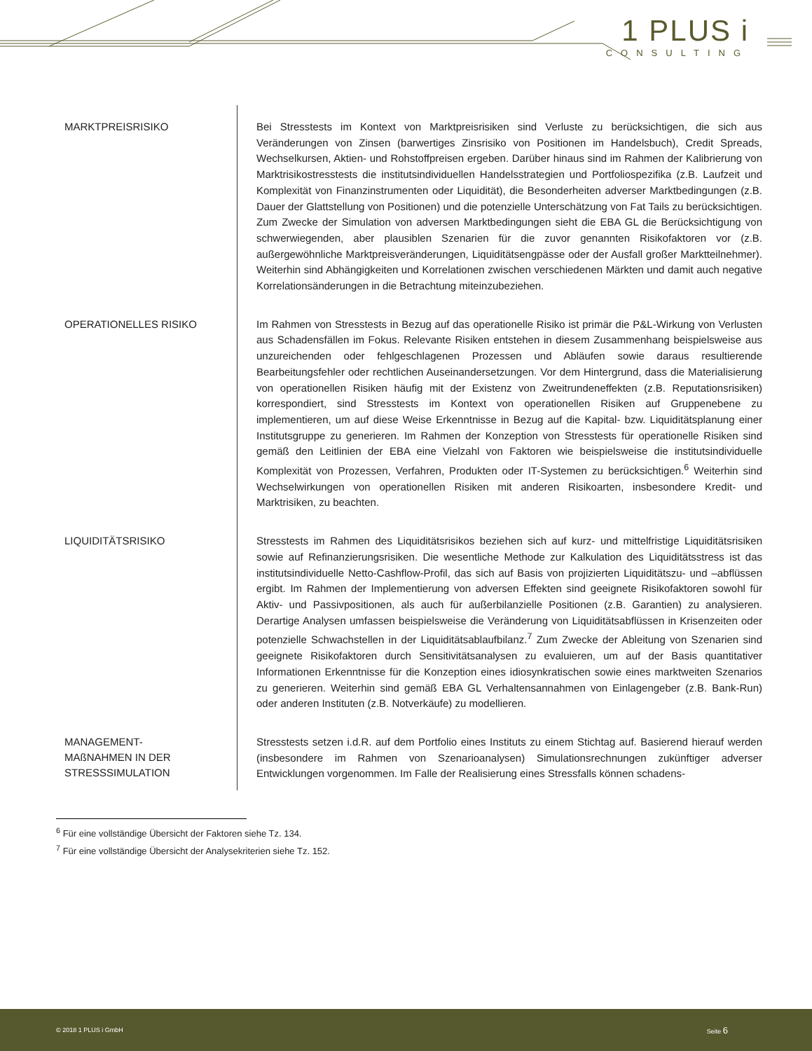1 PLUS i
CONSULTING
MARKTPREISRISIKO
Bei Stresstests im Kontext von Marktpreisrisiken sind Verluste zu berücksichtigen, die sich aus Veränderungen von Zinsen (barwertiges Zinsrisiko von Positionen im Handelsbuch), Credit Spreads, Wechselkursen, Aktien- und Rohstoffpreisen ergeben. Darüber hinaus sind im Rahmen der Kalibrierung von Marktrisikostresstests die institutsindividuellen Handelsstrategien und Portfoliospezifika (z.B. Laufzeit und Komplexität von Finanzinstrumenten oder Liquidität), die Besonderheiten adverser Marktbedingungen (z.B. Dauer der Glattstellung von Positionen) und die potenzielle Unterschätzung von Fat Tails zu berücksichtigen. Zum Zwecke der Simulation von adversen Marktbedingungen sieht die EBA GL die Berücksichtigung von schwerwiegenden, aber plausiblen Szenarien für die zuvor genannten Risikofaktoren vor (z.B. außergewöhnliche Marktpreisveränderungen, Liquiditätsengpässe oder der Ausfall großer Marktteilnehmer). Weiterhin sind Abhängigkeiten und Korrelationen zwischen verschiedenen Märkten und damit auch negative Korrelationsänderungen in die Betrachtung miteinzubeziehen.
OPERATIONELLES RISIKO
Im Rahmen von Stresstests in Bezug auf das operationelle Risiko ist primär die P&L-Wirkung von Verlusten aus Schadensfällen im Fokus. Relevante Risiken entstehen in diesem Zusammenhang beispielsweise aus unzureichenden oder fehlgeschlagenen Prozessen und Abläufen sowie daraus resultierende Bearbeitungsfehler oder rechtlichen Auseinandersetzungen. Vor dem Hintergrund, dass die Materialisierung von operationellen Risiken häufig mit der Existenz von Zweitrundeneffekten (z.B. Reputationsrisiken) korrespondiert, sind Stresstests im Kontext von operationellen Risiken auf Gruppenebene zu implementieren, um auf diese Weise Erkenntnisse in Bezug auf die Kapital- bzw. Liquiditätsplanung einer Institutsgruppe zu generieren. Im Rahmen der Konzeption von Stresstests für operationelle Risiken sind gemäß den Leitlinien der EBA eine Vielzahl von Faktoren wie beispielsweise die institutsindividuelle Komplexität von Prozessen, Verfahren, Produkten oder IT-Systemen zu berücksichtigen.<sup>6</sup> Weiterhin sind Wechselwirkungen von operationellen Risiken mit anderen Risikoarten, insbesondere Kredit- und Marktrisiken, zu beachten.
LIQUIDITÄTSRISIKO
Stresstests im Rahmen des Liquiditätsrisikos beziehen sich auf kurz- und mittelfristige Liquiditätsrisiken sowie auf Refinanzierungsrisiken. Die wesentliche Methode zur Kalkulation des Liquiditätsstress ist das institutsindividuelle Netto-Cashflow-Profil, das sich auf Basis von projizierten Liquiditätszu- und –abflüssen ergibt. Im Rahmen der Implementierung von adversen Effekten sind geeignete Risikofaktoren sowohl für Aktiv- und Passivpositionen, als auch für außerbilanzielle Positionen (z.B. Garantien) zu analysieren. Derartige Analysen umfassen beispielsweise die Veränderung von Liquiditätsabflüssen in Krisenzeiten oder potenzielle Schwachstellen in der Liquiditätsablaufbilanz.<sup>7</sup> Zum Zwecke der Ableitung von Szenarien sind geeignete Risikofaktoren durch Sensitivitätsanalysen zu evaluieren, um auf der Basis quantitativer Informationen Erkenntnisse für die Konzeption eines idiosynkratischen sowie eines marktweiten Szenarios zu generieren. Weiterhin sind gemäß EBA GL Verhaltensannahmen von Einlagengeber (z.B. Bank-Run) oder anderen Instituten (z.B. Notverkäufe) zu modellieren.
MANAGEMENT-
MAßNAHMEN IN DER
STRESSSIMULATION
Stresstests setzen i.d.R. auf dem Portfolio eines Instituts zu einem Stichtag auf. Basierend hierauf werden (insbesondere im Rahmen von Szenarioanalysen) Simulationsrechnungen zukünftiger adverser Entwicklungen vorgenommen. Im Falle der Realisierung eines Stressfalls können schadens-
<sup>6</sup> Für eine vollständige Übersicht der Faktoren siehe Tz. 134.
<sup>7</sup> Für eine vollständige Übersicht der Analysekriterien siehe Tz. 152.
© 2018 1 PLUS i GmbH Seite 6